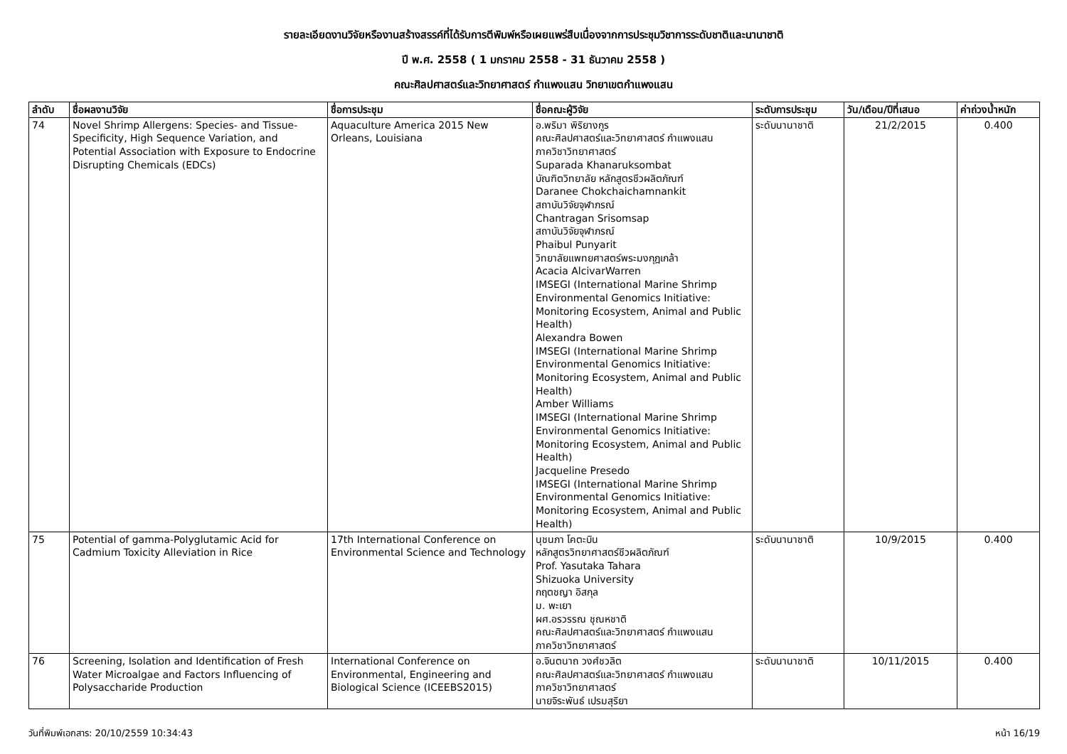รายละเอียดงานวิจัยหรืองานสร้างสรรค์ที่ได้รับการตีพิมพ์หรือเผยแพร่สืบเนื่องจากการประชุมวิชาการระดับชาติและนานาชาติ
ปี พ.ศ. 2558 ( 1 มกราคม 2558 - 31 ธันวาคม 2558 )
คณะศิลปศาสตร์และวิทยาศาสตร์ กำแพงแสน วิทยาเขตกำแพงแสน
| ลำดับ | ชื่อผลงานวิจัย | ชื่อการประชุม | ชื่อคณะผู้วิจัย | ระดับการประชุม | วัน/เดือน/ปีที่เสนอ | ค่าถ่วงน้ำหนัก |
| --- | --- | --- | --- | --- | --- | --- |
| 74 | Novel Shrimp Allergens: Species- and Tissue-Specificity, High Sequence Variation, and Potential Association with Exposure to Endocrine Disrupting Chemicals (EDCs) | Aquaculture America 2015 New Orleans, Louisiana | อ.พริมา พิริยางกูร คณะศิลปศาสตร์และวิทยาศาสตร์ กำแพงแสน ภาควิชาวิทยาศาสตร์ Suparada Khanaruksombat บัณฑิตวิทยาลัย หลักสูตรชีวผลิตภัณฑ์ Daranee Chokchaichamnankit สถาบันวิจัยจุฬาภรณ์ Chantragan Srisomsap สถาบันวิจัยจุฬาภรณ์ Phaibul Punyarit วิทยาลัยแพทยศาสตร์พระมงกุฎเกล้า Acacia AlcivarWarren IMSEGI (International Marine Shrimp Environmental Genomics Initiative: Monitoring Ecosystem, Animal and Public Health) Alexandra Bowen IMSEGI (International Marine Shrimp Environmental Genomics Initiative: Monitoring Ecosystem, Animal and Public Health) Amber Williams IMSEGI (International Marine Shrimp Environmental Genomics Initiative: Monitoring Ecosystem, Animal and Public Health) Jacqueline Presedo IMSEGI (International Marine Shrimp Environmental Genomics Initiative: Monitoring Ecosystem, Animal and Public Health) | ระดับนานาชาติ | 21/2/2015 | 0.400 |
| 75 | Potential of gamma-Polyglutamic Acid for Cadmium Toxicity Alleviation in Rice | 17th International Conference on Environmental Science and Technology | นุชนภา โคตะบิน หลักสูตรวิทยาศาสตร์ชีวผลิตภัณฑ์ Prof. Yasutaka Tahara Shizuoka University กฤตชญา อิสกุล ม. พะเยา ผศ.อรวรรณ ชุณหชาติ คณะศิลปศาสตร์และวิทยาศาสตร์ กำแพงแสน ภาควิชาวิทยาศาสตร์ | ระดับนานาชาติ | 10/9/2015 | 0.400 |
| 76 | Screening, Isolation and Identification of Fresh Water Microalgae and Factors Influencing of Polysaccharide Production | International Conference on Environmental, Engineering and Biological Science (ICEEBS2015) | อ.จินตนาถ วงศ์ชวลิต คณะศิลปศาสตร์และวิทยาศาสตร์ กำแพงแสน ภาควิชาวิทยาศาสตร์ นายจิระพันธ์ เปรมสุริยา | ระดับนานาชาติ | 10/11/2015 | 0.400 |
วันที่พิมพ์เอกสาร: 20/10/2559 10:34:43 หน้า 16/19